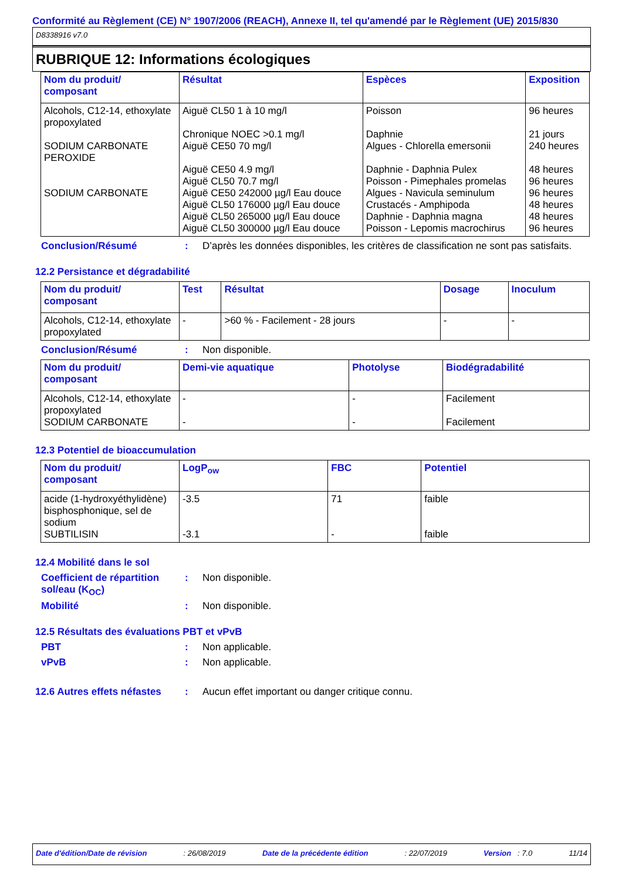Conformité au Règlement (CE) N° 1907/2006 (REACH), Annexe II, tel qu'amendé par le Règlement (UE) 2015/830
D8338916 v7.0
RUBRIQUE 12: Informations écologiques
| Nom du produit/ composant | Résultat | Espèces | Exposition |
| --- | --- | --- | --- |
| Alcohols, C12-14, ethoxylate propoxylated SODIUM CARBONATE PEROXIDE SODIUM CARBONATE | Aiguë CL50 1 à 10 mg/l Chronique NOEC >0.1 mg/l Aiguë CE50 70 mg/l Aiguë CE50 4.9 mg/l Aiguë CL50 70.7 mg/l Aiguë CE50 242000 µg/l Eau douce Aiguë CL50 176000 µg/l Eau douce Aiguë CL50 265000 µg/l Eau douce Aiguë CL50 300000 µg/l Eau douce | Poisson Daphnie Algues - Chlorella emersonii Daphnie - Daphnia Pulex Poisson - Pimephales promelas Algues - Navicula seminulum Crustacés - Amphipoda Daphnie - Daphnia magna Poisson - Lepomis macrochirus | 96 heures 21 jours 240 heures 48 heures 96 heures 96 heures 48 heures 48 heures 96 heures |
Conclusion/Résumé: D’après les données disponibles, les critères de classification ne sont pas satisfaits.
12.2 Persistance et dégradabilité
| Nom du produit/ composant | Test | Résultat | Dosage | Inoculum |
| --- | --- | --- | --- | --- |
| Alcohols, C12-14, ethoxylate propoxylated | - | >60 % - Facilement - 28 jours | - | - |
Conclusion/Résumé: Non disponible.
| Nom du produit/ composant | Demi-vie aquatique | Photolyse | Biodégradabilité |
| --- | --- | --- | --- |
| Alcohols, C12-14, ethoxylate propoxylated SODIUM CARBONATE | - - | - - | Facilement Facilement |
12.3 Potentiel de bioaccumulation
| Nom du produit/ composant | LogP<sub>ow</sub> | FBC | Potentiel |
| --- | --- | --- | --- |
| acide (1-hydroxyéthylidène) bisphosphonique, sel de sodium SUBTILISIN | -3.5 -3.1 | 71 - | faible faible |
12.4 Mobilité dans le sol
Coefficient de répartition sol/eau (K<sub>OC</sub>): Non disponible.
Mobilité: Non disponible.
12.5 Résultats des évaluations PBT et vPvB
PBT: Non applicable.
vPvB: Non applicable.
12.6 Autres effets néfastes: Aucun effet important ou danger critique connu.
Date d'édition/Date de révision: 26/08/2019 Date de la précédente édition: 22/07/2019 Version : 7.0 11/14